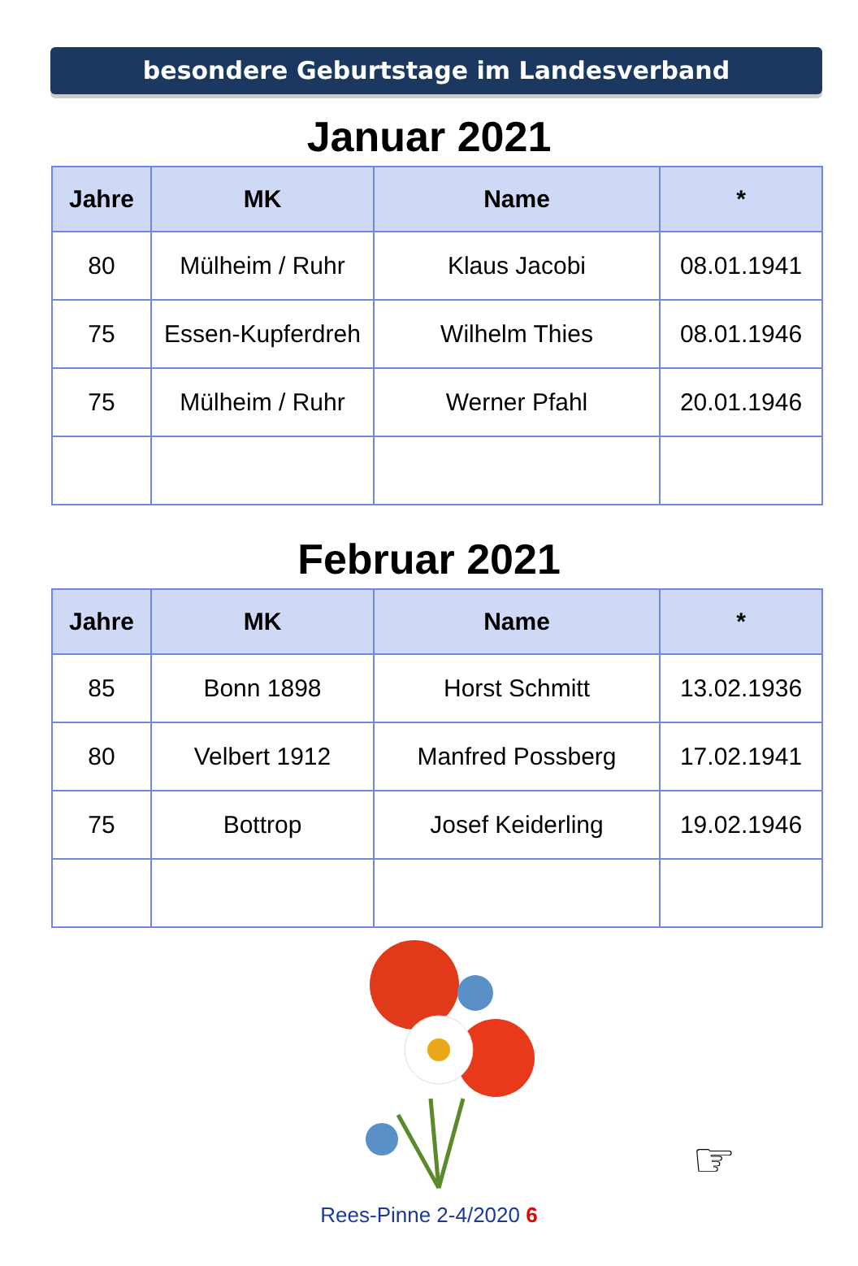besondere Geburtstage im Landesverband
Januar 2021
| Jahre | MK | Name | * |
| --- | --- | --- | --- |
| 80 | Mülheim / Ruhr | Klaus Jacobi | 08.01.1941 |
| 75 | Essen-Kupferdreh | Wilhelm Thies | 08.01.1946 |
| 75 | Mülheim / Ruhr | Werner Pfahl | 20.01.1946 |
Februar 2021
| Jahre | MK | Name | * |
| --- | --- | --- | --- |
| 85 | Bonn 1898 | Horst Schmitt | 13.02.1936 |
| 80 | Velbert 1912 | Manfred Possberg | 17.02.1941 |
| 75 | Bottrop | Josef Keiderling | 19.02.1946 |
☞
Rees-Pinne 2-4/2020 6